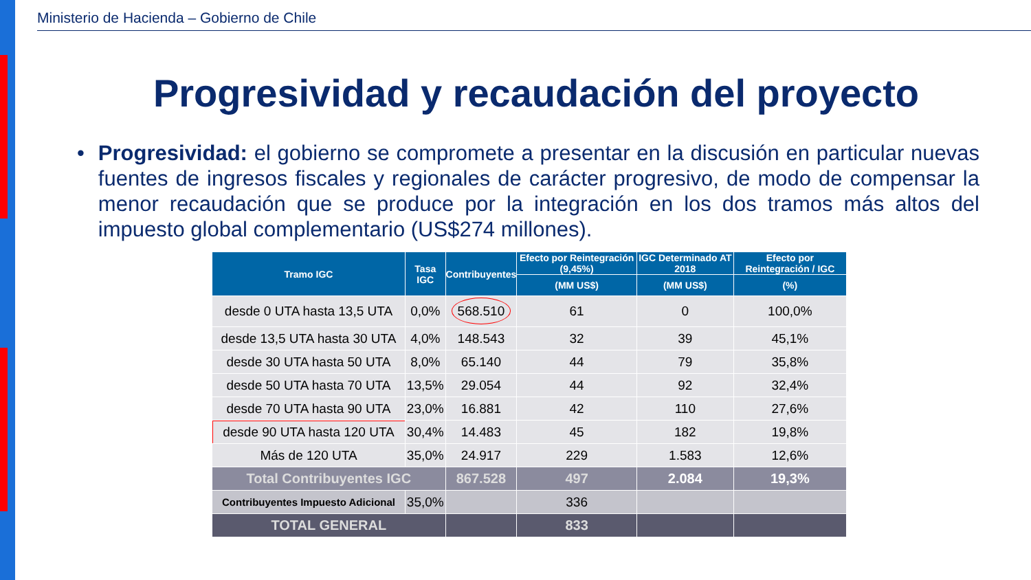Ministerio de Hacienda – Gobierno de Chile
Progresividad y recaudación del proyecto
• Progresividad: el gobierno se compromete a presentar en la discusión en particular nuevas fuentes de ingresos fiscales y regionales de carácter progresivo, de modo de compensar la menor recaudación que se produce por la integración en los dos tramos más altos del impuesto global complementario (US$274 millones).
| Tramo IGC | Tasa IGC | Contribuyentes | Efecto por Reintegración (9,45%) | IGC Determinado AT 2018 | Efecto por Reintegración / IGC |
| --- | --- | --- | --- | --- | --- |
| | | | (MM US$) | (MM US$) | (%) |
| desde 0 UTA hasta 13,5 UTA | 0,0% | 568.510 | 61 | 0 | 100,0% |
| desde 13,5 UTA hasta 30 UTA | 4,0% | 148.543 | 32 | 39 | 45,1% |
| desde 30 UTA hasta 50 UTA | 8,0% | 65.140 | 44 | 79 | 35,8% |
| desde 50 UTA hasta 70 UTA | 13,5% | 29.054 | 44 | 92 | 32,4% |
| desde 70 UTA hasta 90 UTA | 23,0% | 16.881 | 42 | 110 | 27,6% |
| desde 90 UTA hasta 120 UTA | 30,4% | 14.483 | 45 | 182 | 19,8% |
| Más de 120 UTA | 35,0% | 24.917 | 229 | 1.583 | 12,6% |
| Total Contribuyentes IGC | | 867.528 | 497 | 2.084 | 19,3% |
| Contribuyentes Impuesto Adicional | 35,0% | | 336 | | |
| TOTAL GENERAL | | | 833 | | |